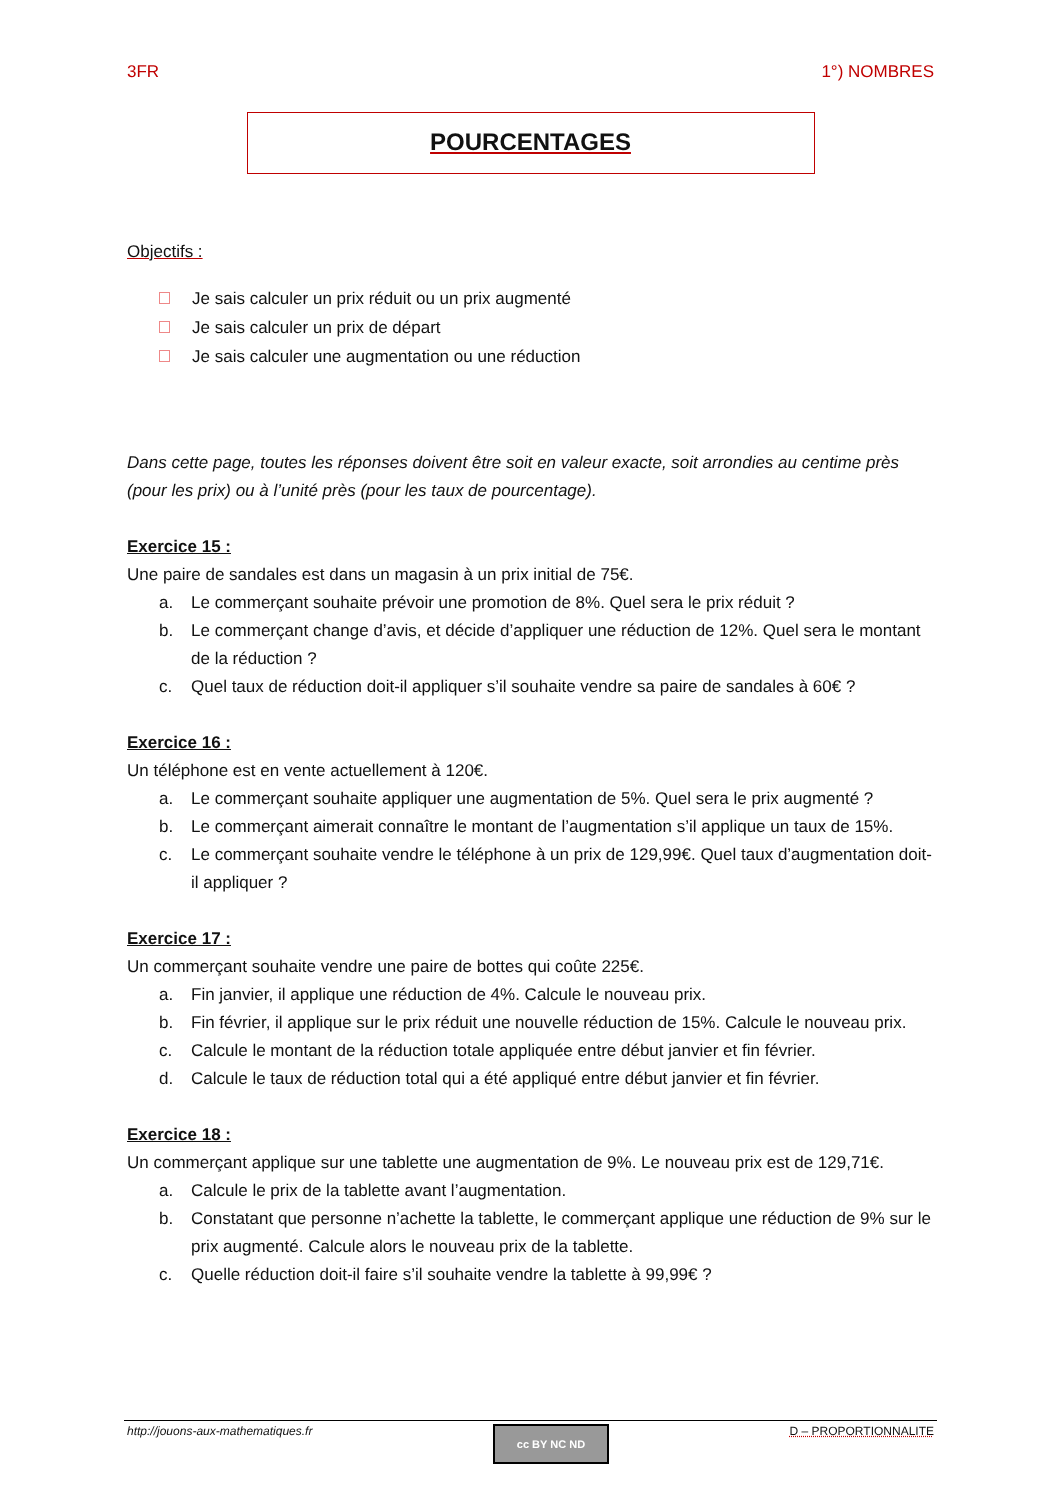3FR 1°) NOMBRES
POURCENTAGES
Objectifs :
Je sais calculer un prix réduit ou un prix augmenté
Je sais calculer un prix de départ
Je sais calculer une augmentation ou une réduction
Dans cette page, toutes les réponses doivent être soit en valeur exacte, soit arrondies au centime près (pour les prix) ou à l’unité près (pour les taux de pourcentage).
Exercice 15 :
Une paire de sandales est dans un magasin à un prix initial de 75€.
a. Le commerçant souhaite prévoir une promotion de 8%. Quel sera le prix réduit ?
b. Le commerçant change d’avis, et décide d’appliquer une réduction de 12%. Quel sera le montant de la réduction ?
c. Quel taux de réduction doit-il appliquer s’il souhaite vendre sa paire de sandales à 60€ ?
Exercice 16 :
Un téléphone est en vente actuellement à 120€.
a. Le commerçant souhaite appliquer une augmentation de 5%. Quel sera le prix augmenté ?
b. Le commerçant aimerait connaître le montant de l’augmentation s’il applique un taux de 15%.
c. Le commerçant souhaite vendre le téléphone à un prix de 129,99€. Quel taux d’augmentation doit-il appliquer ?
Exercice 17 :
Un commerçant souhaite vendre une paire de bottes qui coûte 225€.
a. Fin janvier, il applique une réduction de 4%. Calcule le nouveau prix.
b. Fin février, il applique sur le prix réduit une nouvelle réduction de 15%. Calcule le nouveau prix.
c. Calcule le montant de la réduction totale appliquée entre début janvier et fin février.
d. Calcule le taux de réduction total qui a été appliqué entre début janvier et fin février.
Exercice 18 :
Un commerçant applique sur une tablette une augmentation de 9%. Le nouveau prix est de 129,71€.
a. Calcule le prix de la tablette avant l’augmentation.
b. Constatant que personne n’achette la tablette, le commerçant applique une réduction de 9% sur le prix augmenté. Calcule alors le nouveau prix de la tablette.
c. Quelle réduction doit-il faire s’il souhaite vendre la tablette à 99,99€ ?
http://jouons-aux-mathematiques.fr
cc BY NC ND
D – PROPORTIONNALITE